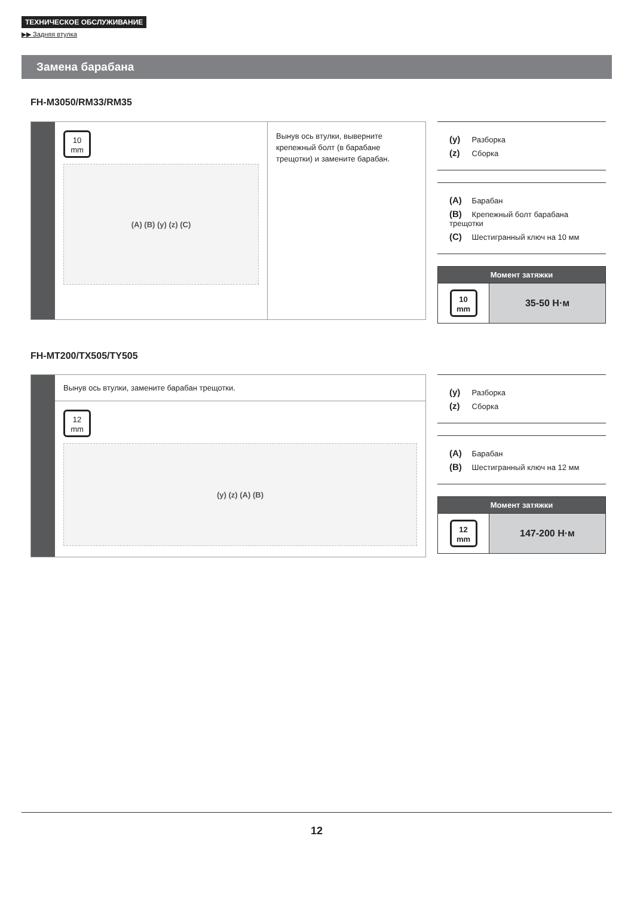ТЕХНИЧЕСКОЕ ОБСЛУЖИВАНИЕ
▶▶ Задняя втулка
Замена барабана
FH-M3050/RM33/RM35
10
mm
(A) (B) (y) (z) (C)
Вынув ось втулки, выверните крепежный болт (в барабане трещотки) и замените барабан.
(y) Разборка
(z) Сборка
(A) Барабан
(B) Крепежный болт барабана трещотки
(C) Шестигранный ключ на 10 мм
| Момент затяжки | |
| --- | --- |
| 10 mm | 35-50 Н·м |
FH-MT200/TX505/TY505
Вынув ось втулки, замените барабан трещотки.
12
mm
(y) (z) (A) (B)
(y) Разборка
(z) Сборка
(A) Барабан
(B) Шестигранный ключ на 12 мм
| Момент затяжки | |
| --- | --- |
| 12 mm | 147-200 Н·м |
12